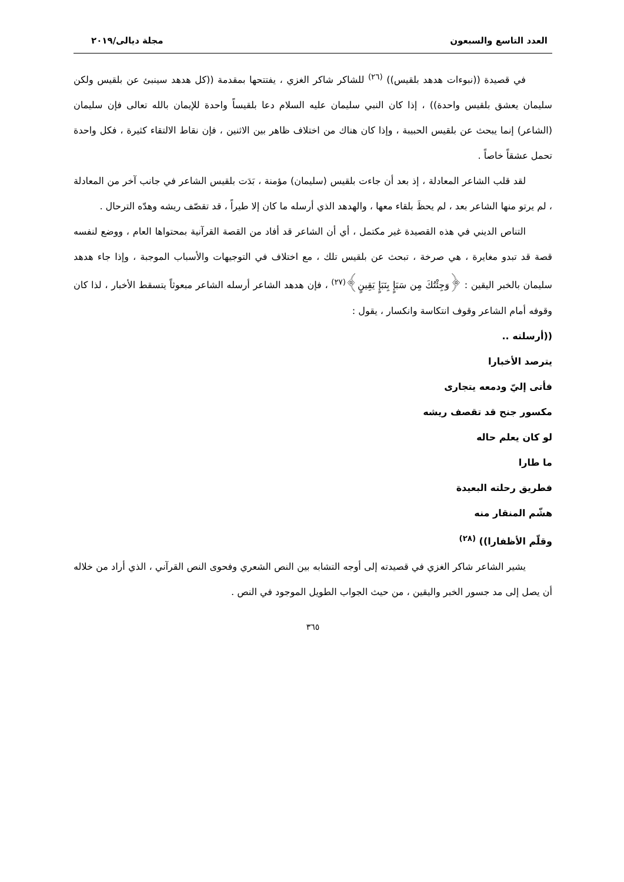العدد التاسع والسبعون مجلة ديالى/٢٠١٩
في قصيدة ((نبوءات هدهد بلقيس)) <sup>(٢٦)</sup> للشاكر شاكر الغزي ، يفتتحها بمقدمة ((كل هدهد سينبئ عن بلقيس ولكن سليمان يعشق بلقيس واحدة)) ، إذا كان النبي سليمان عليه السلام دعا بلقيساً واحدة للإيمان بالله تعالى فإن سليمان (الشاعر) إنما يبحث عن بلقيس الحبيبة ، وإذا كان هناك من اختلاف ظاهر بين الاثنين ، فإن نقاط الالتقاء كثيرة ، فكل واحدة تحمل عشقاً خاصاً .
لقد قلب الشاعر المعادلة ، إذ بعد أن جاءت بلقيس (سليمان) مؤمنة ، بَدَت بلقيس الشاعر في جانب آخر من المعادلة ، لم يرتو منها الشاعر بعد ، لم يحظَ بلقاء معها ، والهدهد الذي أرسله ما كان إلا طيراً ، قد تقصّف ريشه وهدّه الترحال .
التناص الديني في هذه القصيدة غير مكتمل ، أي أن الشاعر قد أفاد من القصة القرآنية بمحتواها العام ، ووضع لنفسه قصة قد تبدو مغايرة ، هي صرخة ، تبحث عن بلقيس تلك ، مع اختلاف في التوجيهات والأسباب الموجبة ، وإذا جاء هدهد سليمان بالخبر اليقين : ﴿وَجِئْتُكَ مِن سَبَإٍ بِنَبَإٍ يَقِينٍ﴾<sup>(٢٧)</sup> ، فإن هدهد الشاعر أرسله الشاعر مبعوثاً يتسقط الأخبار ، لذا كان وقوفه أمام الشاعر وقوف انتكاسة وانكسار ، يقول :
((أرسلته ..
يترصد الأخبارا
فأتى إليّ ودمعه يتجارى
مكسور جنح قد تقصف ريشه
لو كان يعلم حاله
ما طارا
فطريق رحلته البعيدة
هشّم المنقار منه
وقلّم الأظفارا)) <sup>(٢٨)</sup>
يشير الشاعر شاكر الغزي في قصيدته إلى أوجه التشابه بين النص الشعري وفحوى النص القرآني ، الذي أراد من خلاله أن يصل إلى مد جسور الخبر واليقين ، من حيث الجواب الطويل الموجود في النص .
٣٦٥